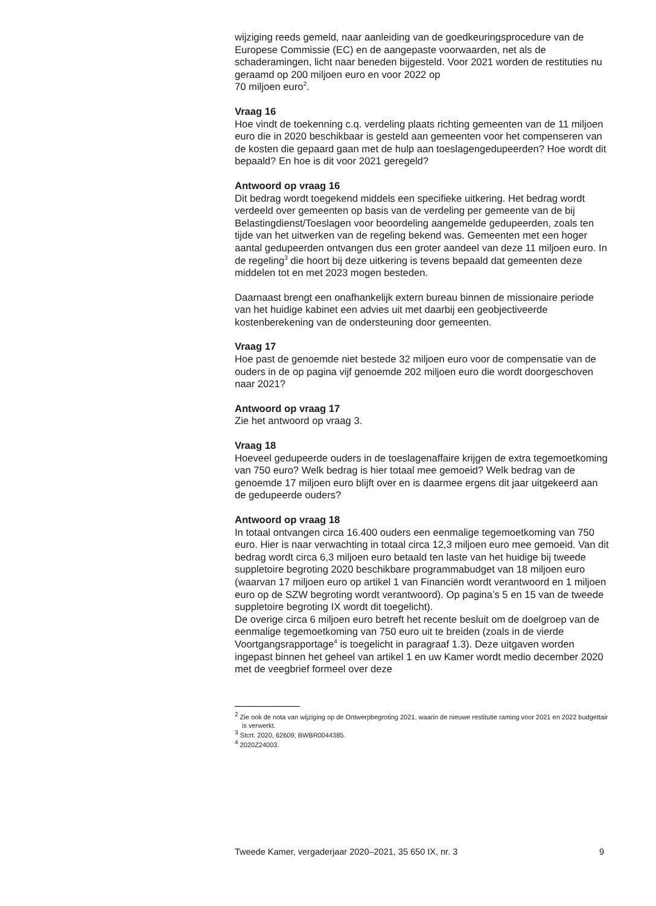wijziging reeds gemeld, naar aanleiding van de goedkeuringsprocedure van de Europese Commissie (EC) en de aangepaste voorwaarden, net als de schaderamingen, licht naar beneden bijgesteld. Voor 2021 worden de restituties nu geraamd op 200 miljoen euro en voor 2022 op
70 miljoen euro<sup>2</sup>.
Vraag 16
Hoe vindt de toekenning c.q. verdeling plaats richting gemeenten van de 11 miljoen euro die in 2020 beschikbaar is gesteld aan gemeenten voor het compenseren van de kosten die gepaard gaan met de hulp aan toeslagengedupeerden? Hoe wordt dit bepaald? En hoe is dit voor 2021 geregeld?
Antwoord op vraag 16
Dit bedrag wordt toegekend middels een specifieke uitkering. Het bedrag wordt verdeeld over gemeenten op basis van de verdeling per gemeente van de bij Belastingdienst/Toeslagen voor beoordeling aangemelde gedupeerden, zoals ten tijde van het uitwerken van de regeling bekend was. Gemeenten met een hoger aantal gedupeerden ontvangen dus een groter aandeel van deze 11 miljoen euro. In de regeling<sup>3</sup> die hoort bij deze uitkering is tevens bepaald dat gemeenten deze middelen tot en met 2023 mogen besteden.
Daarnaast brengt een onafhankelijk extern bureau binnen de missionaire periode van het huidige kabinet een advies uit met daarbij een geobjectiveerde kostenberekening van de ondersteuning door gemeenten.
Vraag 17
Hoe past de genoemde niet bestede 32 miljoen euro voor de compensatie van de ouders in de op pagina vijf genoemde 202 miljoen euro die wordt doorgeschoven naar 2021?
Antwoord op vraag 17
Zie het antwoord op vraag 3.
Vraag 18
Hoeveel gedupeerde ouders in de toeslagenaffaire krijgen de extra tegemoetkoming van 750 euro? Welk bedrag is hier totaal mee gemoeid? Welk bedrag van de genoemde 17 miljoen euro blijft over en is daarmee ergens dit jaar uitgekeerd aan de gedupeerde ouders?
Antwoord op vraag 18
In totaal ontvangen circa 16.400 ouders een eenmalige tegemoetkoming van 750 euro. Hier is naar verwachting in totaal circa 12,3 miljoen euro mee gemoeid. Van dit bedrag wordt circa 6,3 miljoen euro betaald ten laste van het huidige bij tweede suppletoire begroting 2020 beschikbare programmabudget van 18 miljoen euro (waarvan 17 miljoen euro op artikel 1 van Financiën wordt verantwoord en 1 miljoen euro op de SZW begroting wordt verantwoord). Op pagina’s 5 en 15 van de tweede suppletoire begroting IX wordt dit toegelicht).
De overige circa 6 miljoen euro betreft het recente besluit om de doelgroep van de eenmalige tegemoetkoming van 750 euro uit te breiden (zoals in de vierde Voortgangsrapportage<sup>4</sup> is toegelicht in paragraaf 1.3). Deze uitgaven worden ingepast binnen het geheel van artikel 1 en uw Kamer wordt medio december 2020 met de veegbrief formeel over deze
<sup>2</sup> Zie ook de nota van wijziging op de Ontwerpbegroting 2021, waarin de nieuwe restitutie raming voor 2021 en 2022 budgettair is verwerkt.
<sup>3</sup> Stcrt. 2020, 62609; BWBR0044385.
<sup>4</sup> 2020Z24003.
Tweede Kamer, vergaderjaar 2020–2021, 35 650 IX, nr. 3 9